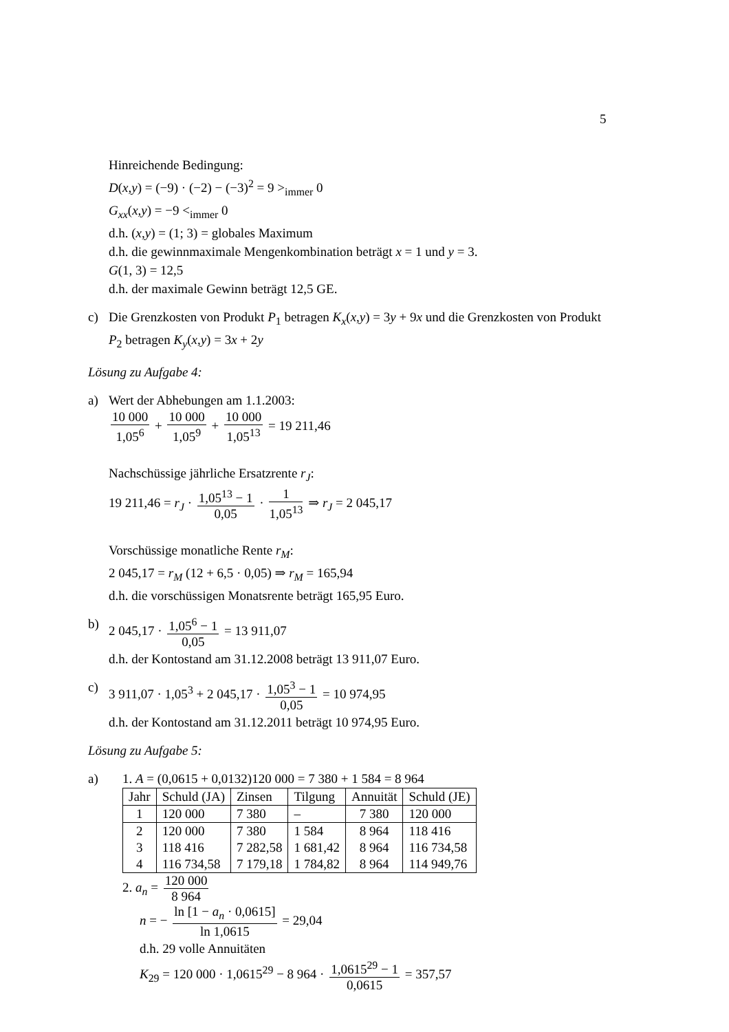5
Hinreichende Bedingung:
D(x,y) = (−9) · (−2) − (−3)<sup>2</sup> = 9 ><sub>immer</sub> 0
G<sub>xx</sub>(x,y) = −9 <<sub>immer</sub> 0
d.h. (x,y) = (1; 3) = globales Maximum
d.h. die gewinnmaximale Mengenkombination beträgt x = 1 und y = 3.
G(1, 3) = 12,5
d.h. der maximale Gewinn beträgt 12,5 GE.
c) Die Grenzkosten von Produkt P<sub>1</sub> betragen K<sub>x</sub>(x,y) = 3y + 9x und die Grenzkosten von Produkt P<sub>2</sub> betragen K<sub>y</sub>(x,y) = 3x + 2y
Lösung zu Aufgabe 4:
a) Wert der Abhebungen am 1.1.2003:
10 000 1,05<sup>6</sup> + 10 000 1,05<sup>9</sup> + 10 000 1,05<sup>13</sup> = 19 211,46
Nachschüssige jährliche Ersatzrente r<sub>J</sub>:
19 211,46 = r<sub>J</sub> · 1,05<sup>13</sup> − 1 0,05 · 1 1,05<sup>13</sup> ⇒ r<sub>J</sub> = 2 045,17
Vorschüssige monatliche Rente r<sub>M</sub>:
2 045,17 = r<sub>M</sub> (12 + 6,5 · 0,05) ⇒ r<sub>M</sub> = 165,94
d.h. die vorschüssigen Monatsrente beträgt 165,95 Euro.
b) 2 045,17 · 1,05<sup>6</sup> − 1 0,05 = 13 911,07
d.h. der Kontostand am 31.12.2008 beträgt 13 911,07 Euro.
c) 3 911,07 · 1,05<sup>3</sup> + 2 045,17 · 1,05<sup>3</sup> − 1 0,05 = 10 974,95
d.h. der Kontostand am 31.12.2011 beträgt 10 974,95 Euro.
Lösung zu Aufgabe 5:
a) 1. A = (0,0615 + 0,0132)120 000 = 7 380 + 1 584 = 8 964
| Jahr | Schuld (JA) | Zinsen | Tilgung | Annuität | Schuld (JE) |
| --- | --- | --- | --- | --- | --- |
| 1 | 120 000 | 7 380 | – | 7 380 | 120 000 |
| 2 | 120 000 | 7 380 | 1 584 | 8 964 | 118 416 |
| 3 | 118 416 | 7 282,58 | 1 681,42 | 8 964 | 116 734,58 |
| 4 | 116 734,58 | 7 179,18 | 1 784,82 | 8 964 | 114 949,76 |
2. a<sub>n</sub> = 120 000 8 964
n = − ln [1 − a<sub>n</sub> · 0,0615] ln 1,0615 = 29,04
d.h. 29 volle Annuitäten
K<sub>29</sub> = 120 000 · 1,0615<sup>29</sup> − 8 964 · 1,0615<sup>29</sup> − 1 0,0615 = 357,57